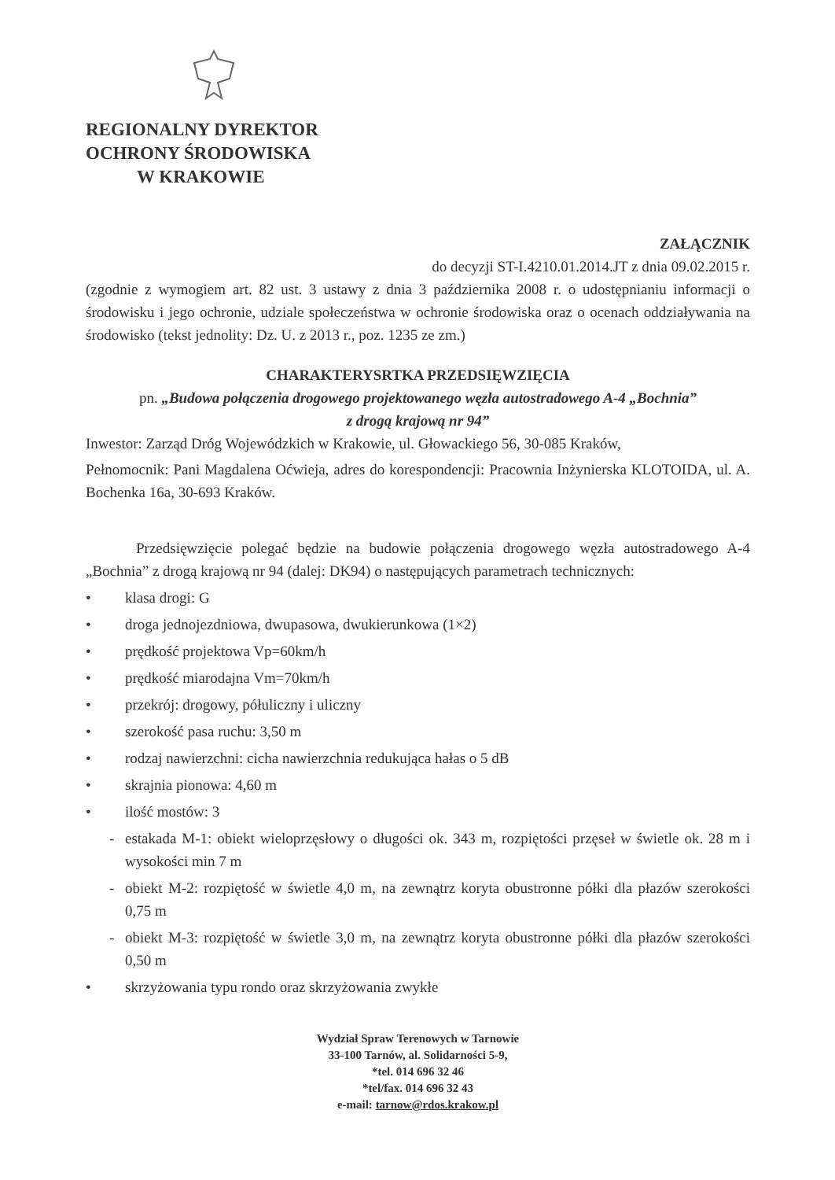REGIONALNY DYREKTOR
OCHRONY ŚRODOWISKA
W KRAKOWIE
ZAŁĄCZNIK
do decyzji ST-I.4210.01.2014.JT z dnia 09.02.2015 r.
(zgodnie z wymogiem art. 82 ust. 3 ustawy z dnia 3 października 2008 r. o udostępnianiu informacji o środowisku i jego ochronie, udziale społeczeństwa w ochronie środowiska oraz o ocenach oddziaływania na środowisko (tekst jednolity: Dz. U. z 2013 r., poz. 1235 ze zm.)
CHARAKTERYSRTKA PRZEDSIĘWZIĘCIA
pn. „Budowa połączenia drogowego projektowanego węzła autostradowego A-4 „Bochnia”
z drogą krajową nr 94”
Inwestor: Zarząd Dróg Wojewódzkich w Krakowie, ul. Głowackiego 56, 30-085 Kraków,
Pełnomocnik: Pani Magdalena Oćwieja, adres do korespondencji: Pracownia Inżynierska KLOTOIDA, ul. A. Bochenka 16a, 30-693 Kraków.
Przedsięwzięcie polegać będzie na budowie połączenia drogowego węzła autostradowego A-4 „Bochnia” z drogą krajową nr 94 (dalej: DK94) o następujących parametrach technicznych:
• klasa drogi: G
• droga jednojezdniowa, dwupasowa, dwukierunkowa (1×2)
• prędkość projektowa Vp=60km/h
• prędkość miarodajna Vm=70km/h
• przekrój: drogowy, półuliczny i uliczny
• szerokość pasa ruchu: 3,50 m
• rodzaj nawierzchni: cicha nawierzchnia redukująca hałas o 5 dB
• skrajnia pionowa: 4,60 m
• ilość mostów: 3
- estakada M-1: obiekt wieloprzęsłowy o długości ok. 343 m, rozpiętości przęseł w świetle ok. 28 m i wysokości min 7 m
- obiekt M-2: rozpiętość w świetle 4,0 m, na zewnątrz koryta obustronne półki dla płazów szerokości 0,75 m
- obiekt M-3: rozpiętość w świetle 3,0 m, na zewnątrz koryta obustronne półki dla płazów szerokości 0,50 m
• skrzyżowania typu rondo oraz skrzyżowania zwykłe
Wydział Spraw Terenowych w Tarnowie
33-100 Tarnów, al. Solidarności 5-9,
*tel. 014 696 32 46
*tel/fax. 014 696 32 43
e-mail: tarnow@rdos.krakow.pl